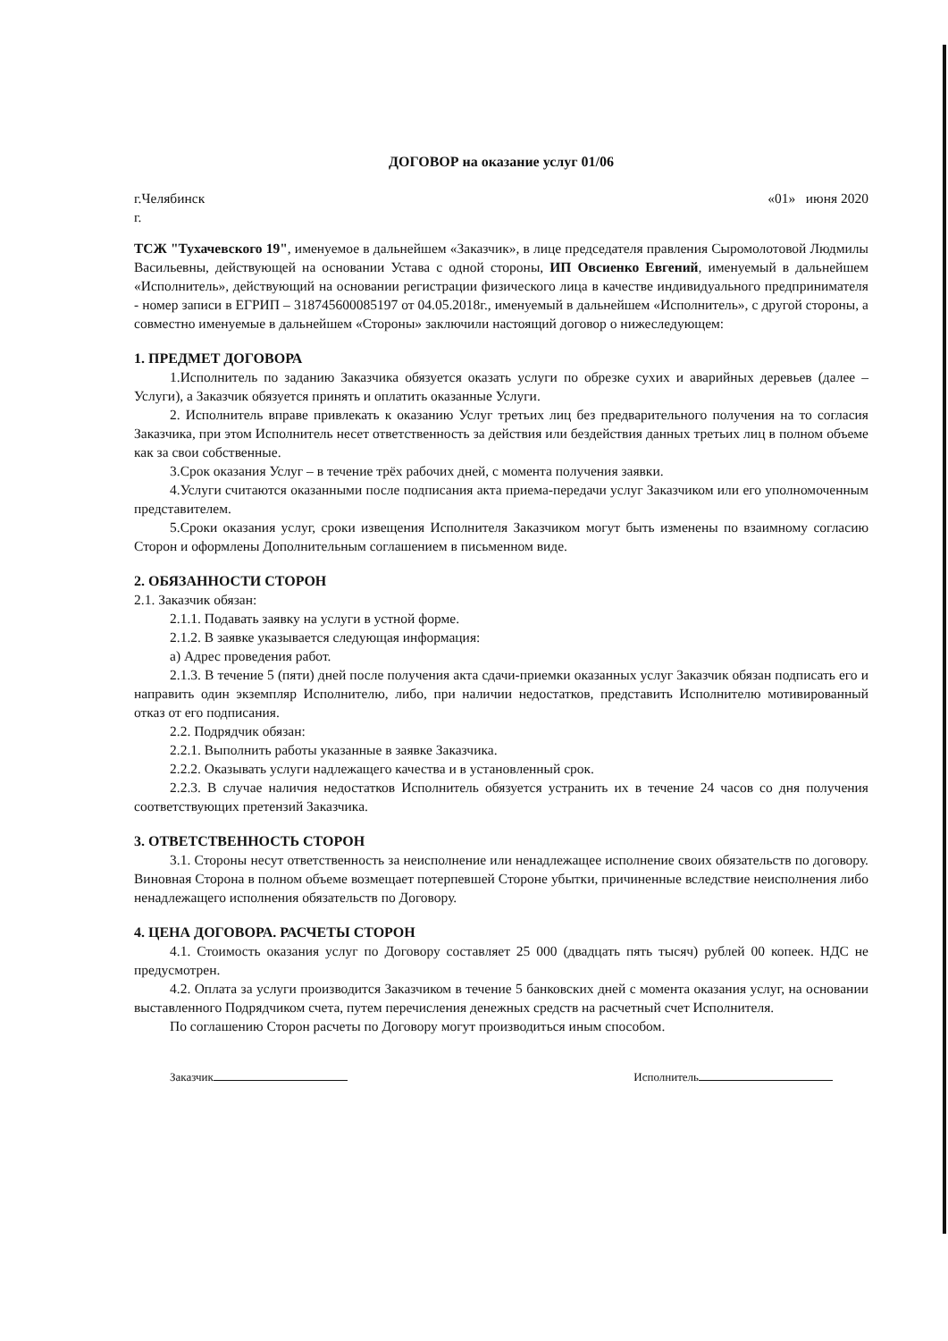ДОГОВОР на оказание услуг 01/06
г.Челябинск
г.
«01» июня 2020
ТСЖ "Тухачевского 19", именуемое в дальнейшем «Заказчик», в лице председателя правления Сыромолотовой Людмилы Васильевны, действующей на основании Устава с одной стороны, ИП Овсиенко Евгений, именуемый в дальнейшем «Исполнитель», действующий на основании регистрации физического лица в качестве индивидуального предпринимателя - номер записи в ЕГРИП – 318745600085197 от 04.05.2018г., именуемый в дальнейшем «Исполнитель», с другой стороны, а совместно именуемые в дальнейшем «Стороны» заключили настоящий договор о нижеследующем:
1. ПРЕДМЕТ ДОГОВОРА
1.Исполнитель по заданию Заказчика обязуется оказать услуги по обрезке сухих и аварийных деревьев (далее – Услуги), а Заказчик обязуется принять и оплатить оказанные Услуги.
2. Исполнитель вправе привлекать к оказанию Услуг третьих лиц без предварительного получения на то согласия Заказчика, при этом Исполнитель несет ответственность за действия или бездействия данных третьих лиц в полном объеме как за свои собственные.
3.Срок оказания Услуг – в течение трёх рабочих дней, с момента получения заявки.
4.Услуги считаются оказанными после подписания акта приема-передачи услуг Заказчиком или его уполномоченным представителем.
5.Сроки оказания услуг, сроки извещения Исполнителя Заказчиком могут быть изменены по взаимному согласию Сторон и оформлены Дополнительным соглашением в письменном виде.
2. ОБЯЗАННОСТИ СТОРОН
2.1. Заказчик обязан:
2.1.1. Подавать заявку на услуги в устной форме.
2.1.2. В заявке указывается следующая информация:
а) Адрес проведения работ.
2.1.3. В течение 5 (пяти) дней после получения акта сдачи-приемки оказанных услуг Заказчик обязан подписать его и направить один экземпляр Исполнителю, либо, при наличии недостатков, представить Исполнителю мотивированный отказ от его подписания.
2.2. Подрядчик обязан:
2.2.1. Выполнить работы указанные в заявке Заказчика.
2.2.2. Оказывать услуги надлежащего качества и в установленный срок.
2.2.3. В случае наличия недостатков Исполнитель обязуется устранить их в течение 24 часов со дня получения соответствующих претензий Заказчика.
3. ОТВЕТСТВЕННОСТЬ СТОРОН
3.1. Стороны несут ответственность за неисполнение или ненадлежащее исполнение своих обязательств по договору. Виновная Сторона в полном объеме возмещает потерпевшей Стороне убытки, причиненные вследствие неисполнения либо ненадлежащего исполнения обязательств по Договору.
4. ЦЕНА ДОГОВОРА. РАСЧЕТЫ СТОРОН
4.1. Стоимость оказания услуг по Договору составляет 25 000 (двадцать пять тысяч) рублей 00 копеек. НДС не предусмотрен.
4.2. Оплата за услуги производится Заказчиком в течение 5 банковских дней с момента оказания услуг, на основании выставленного Подрядчиком счета, путем перечисления денежных средств на расчетный счет Исполнителя.
По соглашению Сторон расчеты по Договору могут производиться иным способом.
Заказчик Исполнитель